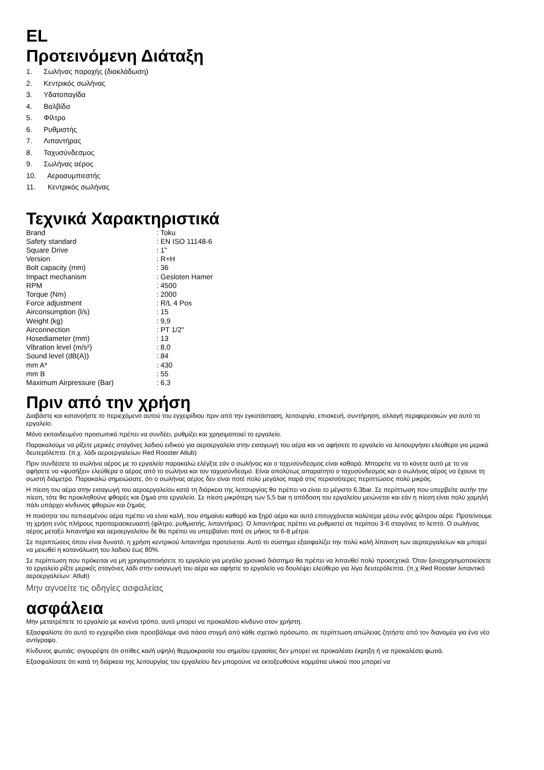EL
Προτεινόμενη Διάταξη
1. Σωλήνας παροχής (διακλάδωση)
2. Κεντρικός σωλήνας
3. Υδατοπαγίδα
4. Βαλβίδα
5. Φίλτρο
6. Ρυθμιστής
7. Λιπαντήρας
8. Ταχυσύνδεσμος
9. Σωλήνας αέρος
10. Αεροσυμπιεστής
11. Κεντρικός σωλήνας
Τεχνικά Χαρακτηριστικά
| Brand | : Toku |
| Safety standard | : EN ISO 11148-6 |
| Square Drive | : 1" |
| Version | : R+H |
| Bolt capacity (mm) | : 36 |
| Impact mechanism | : Gesloten Hamer |
| RPM | : 4500 |
| Torque (Nm) | : 2000 |
| Force adjustment | : R/L 4 Pos |
| Airconsumption (l/s) | : 15 |
| Weight (kg) | : 9,9 |
| Airconnection | : PT 1/2" |
| Hosediameter (mm) | : 13 |
| Vibration level (m/s²) | : 8,0 |
| Sound level (dB(A)) | : 84 |
| mm A* | : 430 |
| mm B | : 55 |
| Maximum Airpressure (Bar) | : 6,3 |
Πριν από την χρήση
Διαβάστε και κατανοήστε το περιεχόμενο αυτού του εγχειρίδιου πριν από την εγκατάσταση, λειτουργία, επισκευή, συντήρηση, αλλαγή περιφερειακών για αυτό το εργαλείο.
Μόνο εκπαιδευμένο προσωπικό πρέπει να συνδέει, ρυθμίζει και χρησιμοποιεί το εργαλείο.
Παρακαλούμε να ρίξετε μερικές σταγόνες λαδιού ειδικού για αεροεργαλεία στην εισαγωγή του αέρα και να αφήσετε το εργαλείο να λειτουργήσει ελεύθερα για μερικά δευτερόλεπτα. (π.χ. λάδι αεροεργαλείων Red Rooster Atlub)
Πριν συνδέσετε το σωλήνα αέρος με το εργαλείο παρακαλώ ελέγξτε εάν ο σωλήνας και ο ταχυσύνδεσμος είναι καθαρά. Μπορείτε να το κάνετε αυτό με το να αφήσετε να «φυσήξει» ελεύθερα ο αέρας από το σωλήνα και τον ταχυσύνδεσμο. Είναι απολύτως απαραίτητο ο ταχυσύνδεσμος και ο σωλήνας αέρος να έχουνε τη σωστή διάμετρο. Παρακαλώ σημειώσατε, ότι ο σωλήνας αέρος δεν είναι ποτέ πολύ μεγάλος παρά στις περισσότερες περιπτώσεις πολύ μικρός.
Η πίεση του αέρα στην εισαγωγή του αεροεργαλείου κατά τη διάρκεια της λειτουργίας θα πρέπει να είναι το μέγιστο 6,3bar. Σε περίπτωση που υπερβείτε αυτήν την πίεση, τότε θα προκληθούνε φθορές και ζημιά στο εργαλείο. Σε πίεση μικρότερη των 5,5 bar η απόδοση του εργαλείου μειώνεται και εάν η πίεση είναι πολύ χαμηλή πάλι υπάρχει κίνδυνος φθορών και ζημιάς.
Η ποιότητα του πεπιεσμένου αέρα πρέπει να είναι καλή, που σημαίνει καθαρό και ξηρό αέρα και αυτό επιτυγχάνεται καλύτερα μέσω ενός φίλτρου αέρα. Προτείνουμε τη χρήση ενός πλήρους προπαρασκευαστή (φίλτρο, ρυθμιστής, λιπαντήρας). Ο λιπαντήρας πρέπει να ρυθμιστεί σε περίπου 3-6 σταγόνες το λεπτό. Ο σωλήνας αέρος μεταξύ λιπαντήρα και αεροεργαλείου δε θα πρέπει να υπερβαίνει ποτέ σε μήκος τα 6-8 μέτρα.
Σε περιπτώσεις όπου είναι δυνατό, η χρήση κεντρικού λιπαντήρα προτείνεται. Αυτό το σύστημα εξασφαλίζει την πολύ καλή λίπανση των αεροεργαλείων και μπορεί να μειωθεί η κατανάλωση του λαδιού έως 80%.
Σε περίπτωση που πρόκειται να μη χρησιμοποιήσετε το εργαλείο για μεγάλο χρονικό διάστημα θα πρέπει να λιπανθεί πολύ προσεχτικά. Όταν ξαναχρησιμοποιείσετε το εργαλείο ρίξτε μερικές σταγόνες λάδι στην εισαγωγή του αέρα και αφήστε το εργαλείο να δουλέψει ελεύθερο για λίγα δευτερόλεπτα. (π.χ Red Rooster λιπαντικό αεροεργαλείων: Atlub)
Μην αγνοείτε τις οδηγίες ασφαλείας
ασφάλεια
Μην μετατρέπετε το εργαλείο με κανένα τρόπο, αυτό μπορεί να προκαλέσει κίνδυνο στον χρήστη.
Εξασφαλίστε ότι αυτό το εγχειρίδιο είναι προσβάλαμε ανά πάσα στιγμή από κάθε σχετικό πρόσωπο, σε περίπτωση απώλειας ζητήστε από τον διανομέα για ένα νέο αντίγραφο.
Κίνδυνος φωτιάς: σιγουρέψτε ότι σπίθες και/ή υψηλή θερμοκρασία του σημείου εργασίας δεν μπορεί να προκαλέσει έκρηξη ή να προκαλέσει φωτιά.
Εξασφαλίσατε ότι κατά τη διάρκεια της λειτουργίας του εργαλείου δεν μπορούνε να εκτοξευθούνε κομμάτια υλικού που μπορεί να